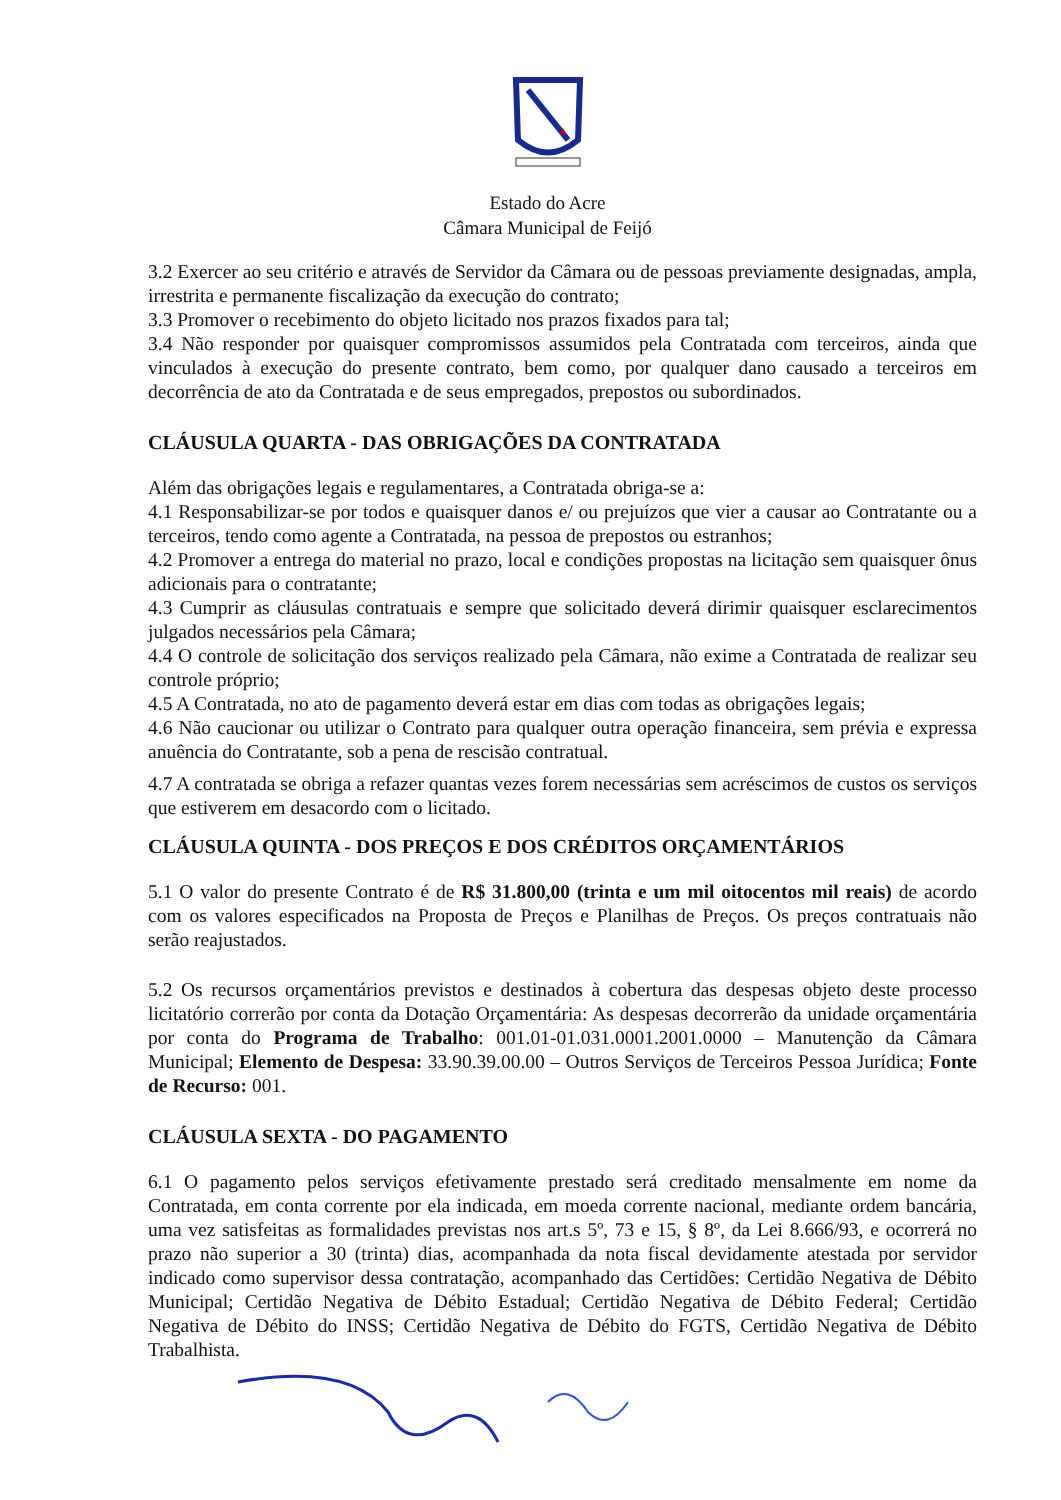Estado do Acre
Câmara Municipal de Feijó
3.2 Exercer ao seu critério e através de Servidor da Câmara ou de pessoas previamente designadas, ampla, irrestrita e permanente fiscalização da execução do contrato;
3.3 Promover o recebimento do objeto licitado nos prazos fixados para tal;
3.4 Não responder por quaisquer compromissos assumidos pela Contratada com terceiros, ainda que vinculados à execução do presente contrato, bem como, por qualquer dano causado a terceiros em decorrência de ato da Contratada e de seus empregados, prepostos ou subordinados.
CLÁUSULA QUARTA - DAS OBRIGAÇÕES DA CONTRATADA
Além das obrigações legais e regulamentares, a Contratada obriga-se a:
4.1 Responsabilizar-se por todos e quaisquer danos e/ ou prejuízos que vier a causar ao Contratante ou a terceiros, tendo como agente a Contratada, na pessoa de prepostos ou estranhos;
4.2 Promover a entrega do material no prazo, local e condições propostas na licitação sem quaisquer ônus adicionais para o contratante;
4.3 Cumprir as cláusulas contratuais e sempre que solicitado deverá dirimir quaisquer esclarecimentos julgados necessários pela Câmara;
4.4 O controle de solicitação dos serviços realizado pela Câmara, não exime a Contratada de realizar seu controle próprio;
4.5 A Contratada, no ato de pagamento deverá estar em dias com todas as obrigações legais;
4.6 Não caucionar ou utilizar o Contrato para qualquer outra operação financeira, sem prévia e expressa anuência do Contratante, sob a pena de rescisão contratual.
4.7 A contratada se obriga a refazer quantas vezes forem necessárias sem acréscimos de custos os serviços que estiverem em desacordo com o licitado.
CLÁUSULA QUINTA - DOS PREÇOS E DOS CRÉDITOS ORÇAMENTÁRIOS
5.1 O valor do presente Contrato é de R$ 31.800,00 (trinta e um mil oitocentos mil reais) de acordo com os valores especificados na Proposta de Preços e Planilhas de Preços. Os preços contratuais não serão reajustados.
5.2 Os recursos orçamentários previstos e destinados à cobertura das despesas objeto deste processo licitatório correrão por conta da Dotação Orçamentária: As despesas decorrerão da unidade orçamentária por conta do Programa de Trabalho: 001.01-01.031.0001.2001.0000 – Manutenção da Câmara Municipal; Elemento de Despesa: 33.90.39.00.00 – Outros Serviços de Terceiros Pessoa Jurídica; Fonte de Recurso: 001.
CLÁUSULA SEXTA - DO PAGAMENTO
6.1 O pagamento pelos serviços efetivamente prestado será creditado mensalmente em nome da Contratada, em conta corrente por ela indicada, em moeda corrente nacional, mediante ordem bancária, uma vez satisfeitas as formalidades previstas nos art.s 5º, 73 e 15, § 8º, da Lei 8.666/93, e ocorrerá no prazo não superior a 30 (trinta) dias, acompanhada da nota fiscal devidamente atestada por servidor indicado como supervisor dessa contratação, acompanhado das Certidões: Certidão Negativa de Débito Municipal; Certidão Negativa de Débito Estadual; Certidão Negativa de Débito Federal; Certidão Negativa de Débito do INSS; Certidão Negativa de Débito do FGTS, Certidão Negativa de Débito Trabalhista.